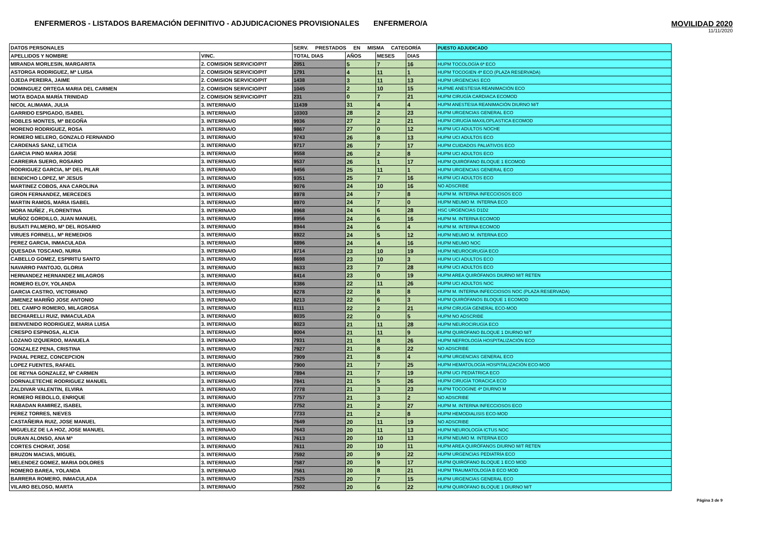ENFERMEROS - LISTADOS BAREMACIÓN DEFINITIVO - ADJUDICACIONES PROVISIONALES ENFERMERO/A
MOVILIDAD 2020
11/11/2020
| DATOS PERSONALES | | SERV. PRESTADOS EN MISMA CATEGORÍA | | | | PUESTO ADJUDICADO |
| --- | --- | --- | --- | --- | --- | --- |
| APELLIDOS Y NOMBRE | VINC. | TOTAL DIAS | AÑOS | MESES | DIAS | |
| MIRANDA MORLESIN, MARGARITA | 2. COMISION SERVICIO/PIT | 2051 | 5 | 7 | 16 | HUPM TOCOLOGÍA 6ª ECO |
| ASTORGA RODRIGUEZ, Mª LUISA | 2. COMISION SERVICIO/PIT | 1791 | 4 | 11 | 1 | HUPM TOCOGIEN 4ª ECO (PLAZA RESERVADA) |
| OJEDA PEREIRA, JAIME | 2. COMISION SERVICIO/PIT | 1438 | 3 | 11 | 13 | HUPM URGENCIAS ECO |
| DOMINGUEZ ORTEGA MARIA DEL CARMEN | 2. COMISION SERVICIO/PIT | 1045 | 2 | 10 | 15 | HUPME ANESTESIA REANIMACIÓN ECO |
| MOTA BOADA MARÍA TRINIDAD | 2. COMISION SERVICIO/PIT | 231 | 0 | 7 | 21 | HUPM CIRUGÍA CARDIACA ECOMOD |
| NICOL ALIMAMA, JULIA | 3. INTERINA/O | 11439 | 31 | 4 | 4 | HUPM ANESTESIA REANIMACIÓN DIURNO M/T |
| GARRIDO ESPIGADO, ISABEL | 3. INTERINA/O | 10303 | 28 | 2 | 23 | HUPM URGENCIAS GENERAL ECO |
| ROBLES MONTES, Mª BEGOÑA | 3. INTERINA/O | 9936 | 27 | 2 | 21 | HUPM CIRUGÍA MAXILOPLASTICA ECOMOD |
| MORENO RODRIGUEZ, ROSA | 3. INTERINA/O | 9867 | 27 | 0 | 12 | HUPM UCI ADULTOS NOCHE |
| ROMERO MELERO, GONZALO FERNANDO | 3. INTERINA/O | 9743 | 26 | 8 | 13 | HUPM UCI ADULTOS ECO |
| CARDENAS SANZ, LETICIA | 3. INTERINA/O | 9717 | 26 | 7 | 17 | HUPM CUIDADOS PALIATIVOS ECO |
| GARCIA PINO MARIA JOSE | 3. INTERINA/O | 9558 | 26 | 2 | 8 | HUPM UCI ADULTOS ECO |
| CARREIRA SUERO, ROSARIO | 3. INTERINA/O | 9537 | 26 | 1 | 17 | HUPM QUIRÓFANO BLOQUE 1 ECOMOD |
| RODRIGUEZ GARCIA, Mª DEL PILAR | 3. INTERINA/O | 9456 | 25 | 11 | 1 | HUPM URGENCIAS GENERAL ECO |
| BENDICHO LOPEZ, Mª JESUS | 3. INTERINA/O | 9351 | 25 | 7 | 16 | HUPM UCI ADULTOS ECO |
| MARTINEZ COBOS, ANA CAROLINA | 3. INTERINA/O | 9076 | 24 | 10 | 16 | NO ADSCRIBE |
| GIRON FERNANDEZ, MERCEDES | 3. INTERINA/O | 8978 | 24 | 7 | 8 | HUPM M. INTERNA INFECCIOSOS ECO |
| MARTIN RAMOS, MARIA ISABEL | 3. INTERINA/O | 8970 | 24 | 7 | 0 | HUPM NEUMO M. INTERNA ECO |
| MORA NUÑEZ , FLORENTINA | 3. INTERINA/O | 8968 | 24 | 6 | 28 | HSC URGENCIAS D1D2 |
| MUÑOZ GORDILLO, JUAN MANUEL | 3. INTERINA/O | 8956 | 24 | 6 | 16 | HUPM M. INTERNA ECOMOD |
| BUSATI PALMERO, Mª DEL ROSARIO | 3. INTERINA/O | 8944 | 24 | 6 | 4 | HUPM M. INTERNA ECOMOD |
| VIRUES FORNELL, Mª REMEDIOS | 3. INTERINA/O | 8922 | 24 | 5 | 12 | HUPM NEUMO M. INTERNA ECO |
| PEREZ GARCIA, INMACULADA | 3. INTERINA/O | 8896 | 24 | 4 | 16 | HUPM NEUMO NOC |
| QUESADA TOSCANO, NURIA | 3. INTERINA/O | 8714 | 23 | 10 | 19 | HUPM NEUROCIRUGÍA ECO |
| CABELLO GOMEZ, ESPIRITU SANTO | 3. INTERINA/O | 8698 | 23 | 10 | 3 | HUPM UCI ADULTOS ECO |
| NAVARRO PANTOJO, GLORIA | 3. INTERINA/O | 8633 | 23 | 7 | 28 | HUPM UCI ADULTOS ECO |
| HERNANDEZ HERNANDEZ MILAGROS | 3. INTERINA/O | 8414 | 23 | 0 | 19 | HUPM AREA QUIRÓFANOS DIURNO M/T RETEN |
| ROMERO ELOY, YOLANDA | 3. INTERINA/O | 8386 | 22 | 11 | 26 | HUPM UCI ADULTOS NOC |
| GARCIA CASTRO, VICTORIANO | 3. INTERINA/O | 8278 | 22 | 8 | 8 | HUPM M. INTERNA INFECCIOSOS NOC (PLAZA RESERVADA) |
| JIMENEZ MARIÑO JOSE ANTONIO | 3. INTERINA/O | 8213 | 22 | 6 | 3 | HUPM QUIRÓFANOS BLOQUE 1 ECOMOD |
| DEL CAMPO ROMERO, MILAGROSA | 3. INTERINA/O | 8111 | 22 | 2 | 21 | HUPM CIRUGÍA GENERAL ECO-MOD |
| BECHIARELLI RUIZ, INMACULADA | 3. INTERINA/O | 8035 | 22 | 0 | 5 | HUPM NO ADSCRIBE |
| BIENVENIDO RODRIGUEZ, MARIA LUISA | 3. INTERINA/O | 8023 | 21 | 11 | 28 | HUPM NEUROCIRUGÍA ECO |
| CRESPO ESPINOSA, ALICIA | 3. INTERINA/O | 8004 | 21 | 11 | 9 | HUPM QUIRÓFANO BLOQUE 1 DIURNO M/T |
| LOZANO IZQUIERDO, MANUELA | 3. INTERINA/O | 7931 | 21 | 8 | 26 | HUPM NEFROLOGÍA HOSPITALIZACIÓN ECO |
| GONZALEZ PENA, CRISTINA | 3. INTERINA/O | 7927 | 21 | 8 | 22 | NO ADSCRIBE |
| PADIAL PEREZ, CONCEPCION | 3. INTERINA/O | 7909 | 21 | 8 | 4 | HUPM URGENCIAS GENERAL ECO |
| LOPEZ FUENTES, RAFAEL | 3. INTERINA/O | 7900 | 21 | 7 | 25 | HUPM HEMATOLOGÍA HOSPITALIZACIÓN ECO-MOD |
| DE REYNA GONZALEZ, Mª CARMEN | 3. INTERINA/O | 7894 | 21 | 7 | 19 | HUPM UCI PEDIÁTRICA ECO |
| DORNALETECHE RODRIGUEZ MANUEL | 3. INTERINA/O | 7841 | 21 | 5 | 26 | HUPM CIRUGÍA TORACICA ECO |
| ZALDIVAR VALENTIN, ELVIRA | 3. INTERINA/O | 7778 | 21 | 3 | 23 | HUPM TOCOGINE 4ª DIURNO M |
| ROMERO REBOLLO, ENRIQUE | 3. INTERINA/O | 7757 | 21 | 3 | 2 | NO ADSCRIBE |
| RABADAN RAMIREZ, ISABEL | 3. INTERINA/O | 7752 | 21 | 2 | 27 | HUPM M. INTERNA INFECCIOSOS ECO |
| PEREZ TORRES, NIEVES | 3. INTERINA/O | 7733 | 21 | 2 | 8 | HUPM HEMODIALISIS ECO-MOD |
| CASTAÑEIRA RUIZ, JOSE MANUEL | 3. INTERINA/O | 7649 | 20 | 11 | 19 | NO ADSCRIBE |
| MIGUELEZ DE LA HOZ, JOSE MANUEL | 3. INTERINA/O | 7643 | 20 | 11 | 13 | HUPM NEUROLOGÍA ICTUS NOC |
| DURAN ALONSO, ANA Mª | 3. INTERINA/O | 7613 | 20 | 10 | 13 | HUPM NEUMO M. INTERNA ECO |
| CORTES CHORAT, JOSE | 3. INTERINA/O | 7611 | 20 | 10 | 11 | HUPM AREA QUIRÓFANOS DIURNO M/T RETEN |
| BRUZON MACIAS, MIGUEL | 3. INTERINA/O | 7592 | 20 | 9 | 22 | HUPM URGENCIAS PEDIATRÍA ECO |
| MELENDEZ GOMEZ, MARIA DOLORES | 3. INTERINA/O | 7587 | 20 | 9 | 17 | HUPM QUIRÓFANO BLOQUE 1 ECO MOD |
| ROMERO BAREA, YOLANDA | 3. INTERINA/O | 7561 | 20 | 8 | 21 | HUPM TRAUMATOLOGÍA B ECO MOD |
| BARRERA ROMERO, INMACULADA | 3. INTERINA/O | 7525 | 20 | 7 | 15 | HUPM URGENCIAS GENERAL ECO |
| VILARO BELOSO, MARTA | 3. INTERINA/O | 7502 | 20 | 6 | 22 | HUPM QUIRÓFANO BLOQUE 1 DIURNO M/T |
Página 3 de 9